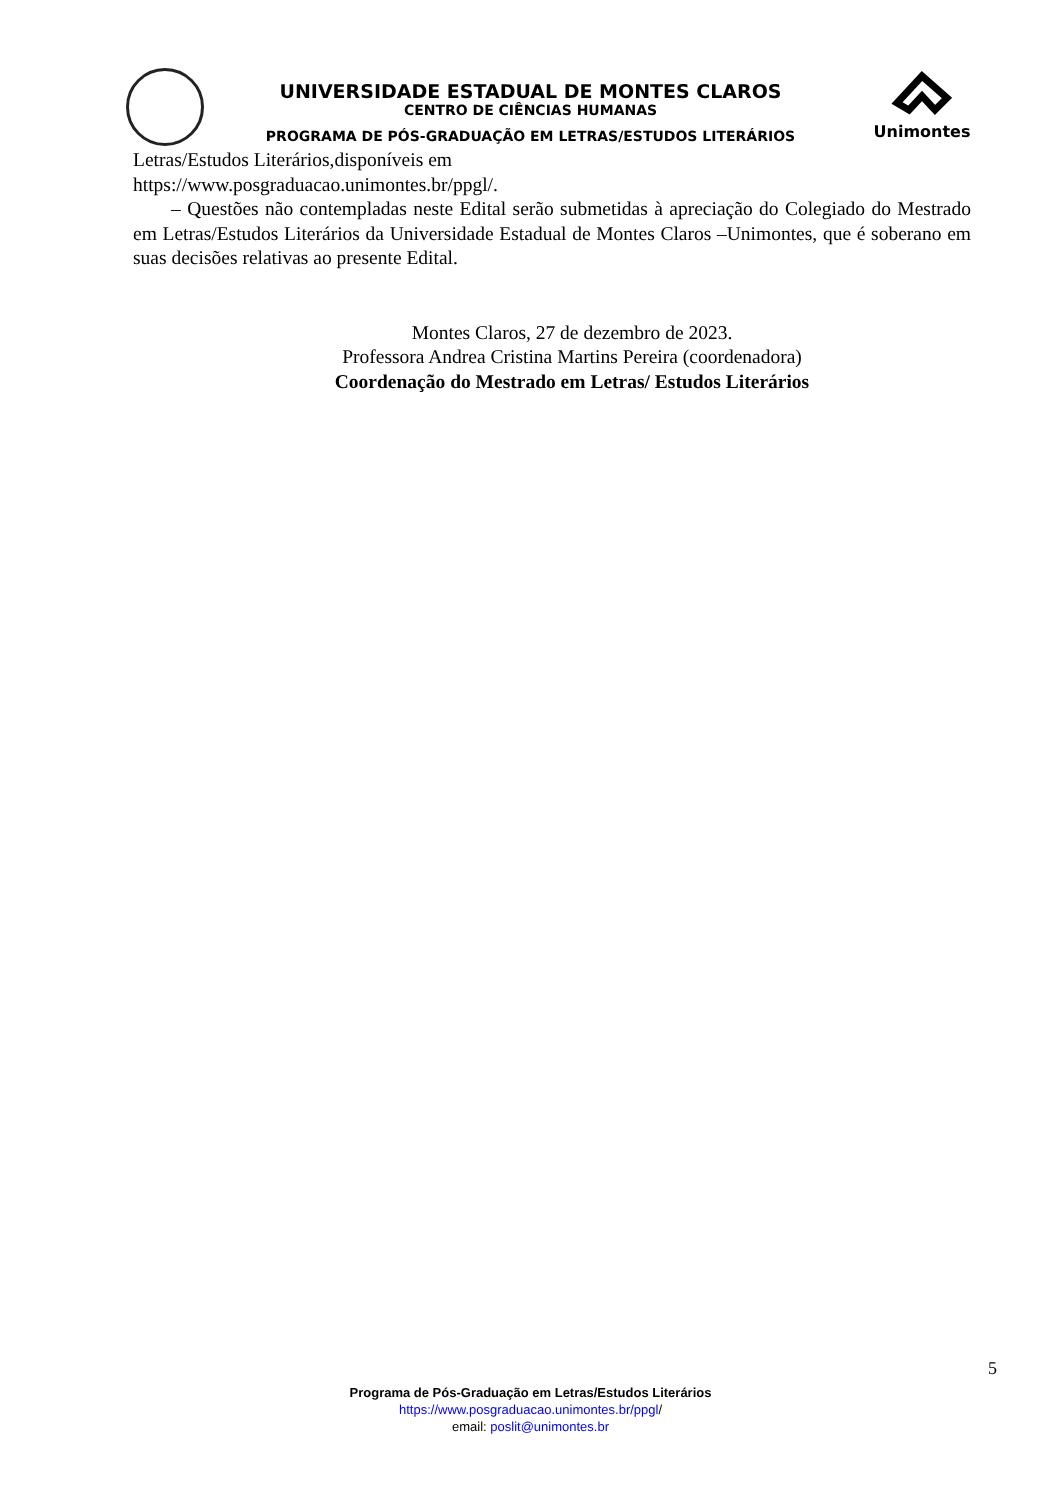Unimontes
UNIVERSIDADE ESTADUAL DE MONTES CLAROS
CENTRO DE CIÊNCIAS HUMANAS
PROGRAMA DE PÓS-GRADUAÇÃO EM LETRAS/ESTUDOS LITERÁRIOS
Letras/Estudos Literários,disponíveis em
https://www.posgraduacao.unimontes.br/ppgl/.
– Questões não contempladas neste Edital serão submetidas à apreciação do Colegiado do Mestrado em Letras/Estudos Literários da Universidade Estadual de Montes Claros –Unimontes, que é soberano em suas decisões relativas ao presente Edital.
Montes Claros, 27 de dezembro de 2023.
Professora Andrea Cristina Martins Pereira (coordenadora)
Coordenação do Mestrado em Letras/ Estudos Literários
5
Programa de Pós-Graduação em Letras/Estudos Literários
https://www.posgraduacao.unimontes.br/ppgl/
email: poslit@unimontes.br